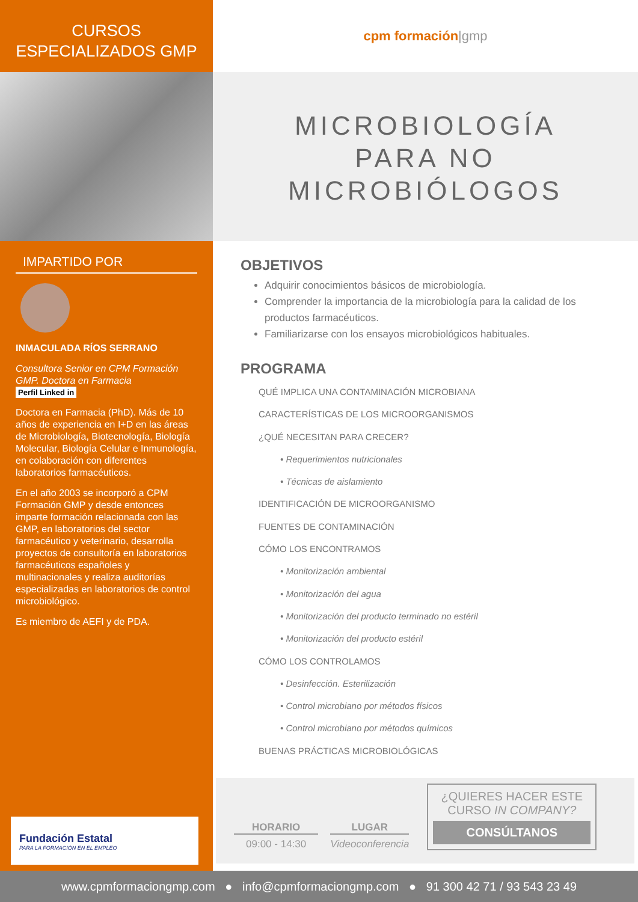CURSOS
ESPECIALIZADOS GMP
IMPARTIDO POR
INMACULADA RÍOS SERRANO
Consultora Senior en CPM Formación GMP. Doctora en Farmacia
Perfil Linked in
Doctora en Farmacia (PhD). Más de 10 años de experiencia en I+D en las áreas de Microbiología, Biotecnología, Biología Molecular, Biología Celular e Inmunología, en colaboración con diferentes laboratorios farmacéuticos.
En el año 2003 se incorporó a CPM Formación GMP y desde entonces imparte formación relacionada con las GMP, en laboratorios del sector farmacéutico y veterinario, desarrolla proyectos de consultoría en laboratorios farmacéuticos españoles y multinacionales y realiza auditorías especializadas en laboratorios de control microbiológico.
Es miembro de AEFI y de PDA.
Fundación Estatal
PARA LA FORMACIÓN EN EL EMPLEO
cpm formación |gmp
MICROBIOLOGÍA
PARA NO
MICROBIÓLOGOS
OBJETIVOS
Adquirir conocimientos básicos de microbiología.
Comprender la importancia de la microbiología para la calidad de los productos farmacéuticos.
Familiarizarse con los ensayos microbiológicos habituales.
PROGRAMA
QUÉ IMPLICA UNA CONTAMINACIÓN MICROBIANA
CARACTERÍSTICAS DE LOS MICROORGANISMOS
¿QUÉ NECESITAN PARA CRECER?
• Requerimientos nutricionales
• Técnicas de aislamiento
IDENTIFICACIÓN DE MICROORGANISMO
FUENTES DE CONTAMINACIÓN
CÓMO LOS ENCONTRAMOS
• Monitorización ambiental
• Monitorización del agua
• Monitorización del producto terminado no estéril
• Monitorización del producto estéril
CÓMO LOS CONTROLAMOS
• Desinfección. Esterilización
• Control microbiano por métodos físicos
• Control microbiano por métodos químicos
BUENAS PRÁCTICAS MICROBIOLÓGICAS
HORARIO
09:00 - 14:30
LUGAR
Videoconferencia
¿QUIERES HACER ESTE CURSO IN COMPANY?
CONSÚLTANOS
www.cpmformaciongmp.com ● info@cpmformaciongmp.com ● 91 300 42 71 / 93 543 23 49